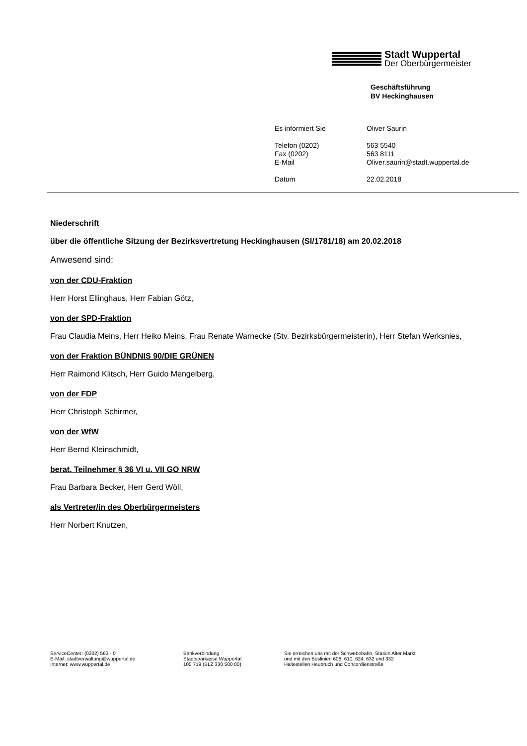Stadt Wuppertal
Der Oberbürgermeister
Geschäftsführung
BV Heckinghausen
Es informiert Sie Oliver Saurin
Telefon (0202) 563 5540
Fax (0202) 563 8111
E-Mail Oliver.saurin@stadt.wuppertal.de
Datum 22.02.2018
Niederschrift
über die öffentliche Sitzung der Bezirksvertretung Heckinghausen (SI/1781/18) am 20.02.2018
Anwesend sind:
von der CDU-Fraktion
Herr Horst Ellinghaus, Herr Fabian Götz,
von der SPD-Fraktion
Frau Claudia Meins, Herr Heiko Meins, Frau Renate Warnecke (Stv. Bezirksbürgermeisterin), Herr Stefan Werksnies,
von der Fraktion BÜNDNIS 90/DIE GRÜNEN
Herr Raimond Klitsch, Herr Guido Mengelberg,
von der FDP
Herr Christoph Schirmer,
von der WfW
Herr Bernd Kleinschmidt,
berat. Teilnehmer § 36 VI u. VII GO NRW
Frau Barbara Becker, Herr Gerd Wöll,
als Vertreter/in des Oberbürgermeisters
Herr Norbert Knutzen,
ServiceCenter: (0202) 563 - 0
E-Mail: stadtverwaltung@wuppertal.de
Internet: www.wuppertal.de
Bankverbindung
Stadtsparkasse Wuppertal
100 719 (BLZ 330 500 00)
Sie erreichen uns mit der Schwebebahn, Station Alter Markt
und mit den Buslinien 608, 610, 624, 632 und 332
Haltestellen Heubruch und Concordienstraße